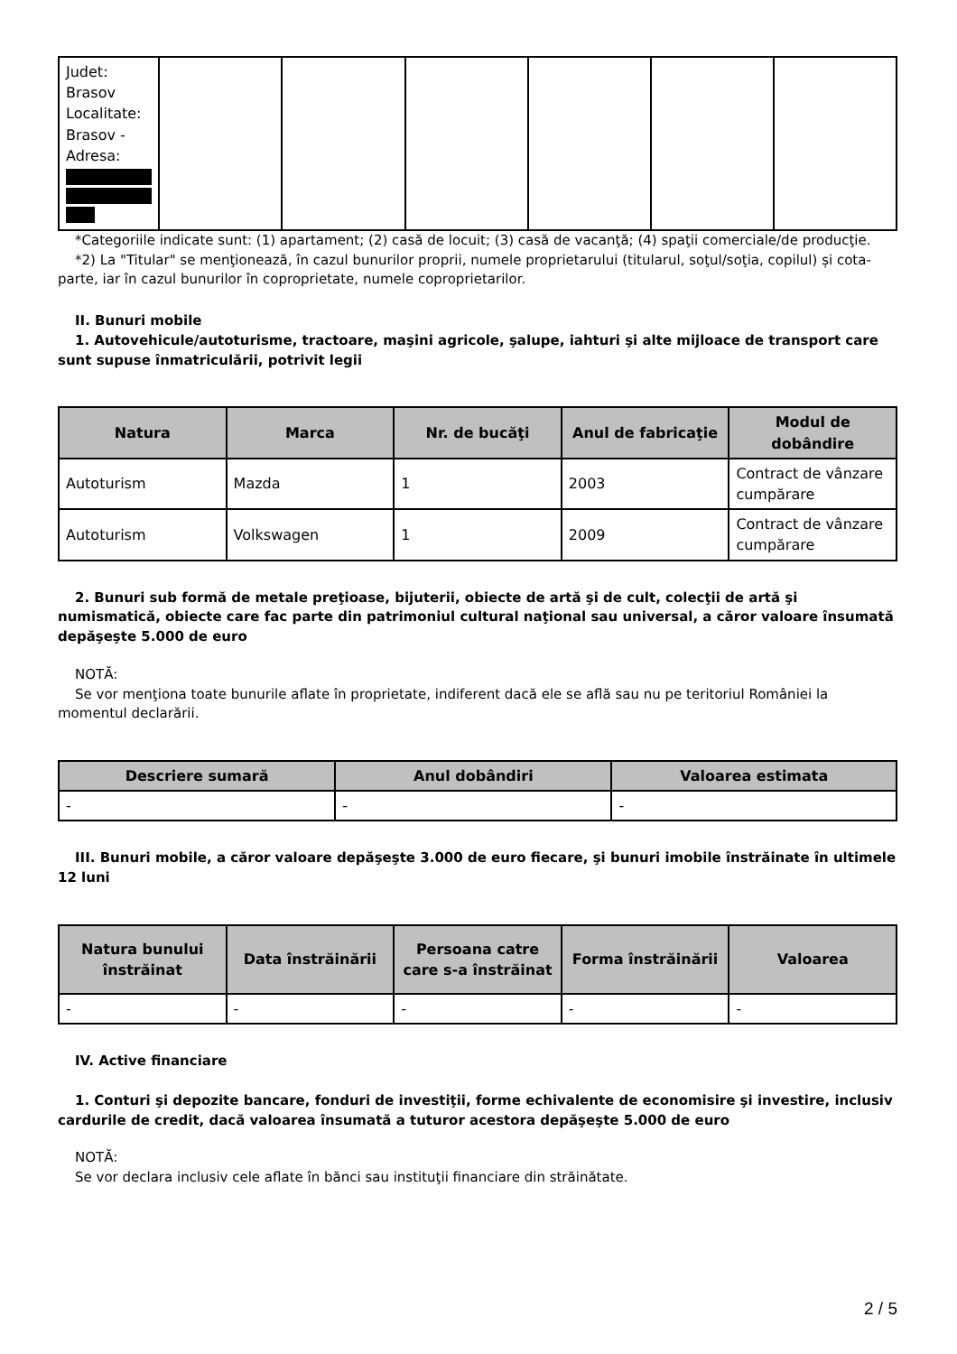| Judet: Brasov Localitate: Brasov - Adresa: | | | | | | |
*Categoriile indicate sunt: (1) apartament; (2) casă de locuit; (3) casă de vacanţă; (4) spaţii comerciale/de producţie.
*2) La "Titular" se menţionează, în cazul bunurilor proprii, numele proprietarului (titularul, soţul/soţia, copilul) și cota-parte, iar în cazul bunurilor în coproprietate, numele coproprietarilor.
II. Bunuri mobile
1. Autovehicule/autoturisme, tractoare, maşini agricole, şalupe, iahturi şi alte mijloace de transport care sunt supuse înmatriculării, potrivit legii
| Natura | Marca | Nr. de bucăţi | Anul de fabricaţie | Modul de dobândire |
| --- | --- | --- | --- | --- |
| Autoturism | Mazda | 1 | 2003 | Contract de vânzare cumpărare |
| Autoturism | Volkswagen | 1 | 2009 | Contract de vânzare cumpărare |
2. Bunuri sub formă de metale preţioase, bijuterii, obiecte de artă şi de cult, colecţii de artă şi numismatică, obiecte care fac parte din patrimoniul cultural naţional sau universal, a căror valoare însumată depăşeşte 5.000 de euro
NOTĂ:
Se vor menţiona toate bunurile aflate în proprietate, indiferent dacă ele se află sau nu pe teritoriul României la momentul declarării.
| Descriere sumară | Anul dobândiri | Valoarea estimata |
| --- | --- | --- |
| - | - | - |
III. Bunuri mobile, a căror valoare depăşeşte 3.000 de euro fiecare, şi bunuri imobile înstrăinate în ultimele 12 luni
| Natura bunului înstrăinat | Data înstrăinării | Persoana catre care s-a înstrăinat | Forma înstrăinării | Valoarea |
| --- | --- | --- | --- | --- |
| - | - | - | - | - |
IV. Active financiare
1. Conturi şi depozite bancare, fonduri de investiţii, forme echivalente de economisire şi investire, inclusiv cardurile de credit, dacă valoarea însumată a tuturor acestora depăşeşte 5.000 de euro
NOTĂ:
Se vor declara inclusiv cele aflate în bănci sau instituţii financiare din străinătate.
2 / 5